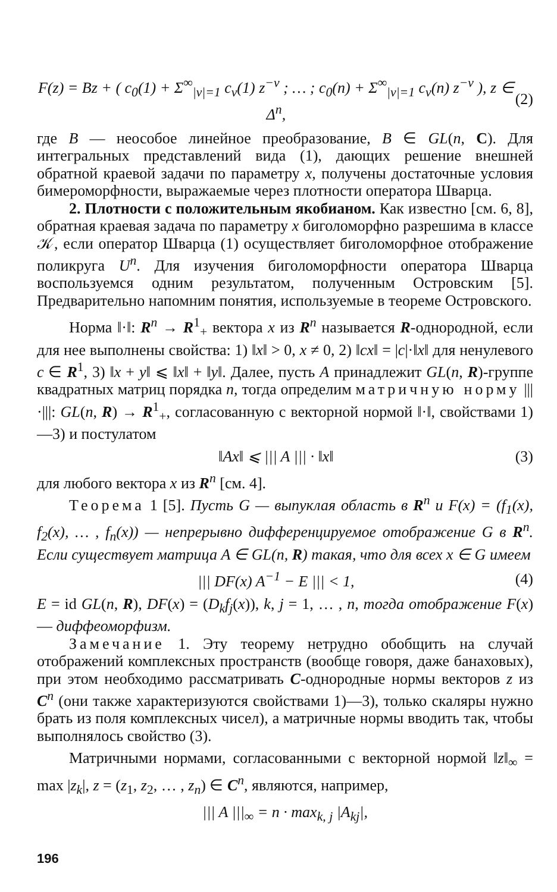F(z) = Bz + ( c<sub>0</sub>(1) + Σ<sup>∞</sup><sub>|ν|=1</sub> c<sub>ν</sub>(1) z<sup>−ν</sup> ; … ; c<sub>0</sub>(n) + Σ<sup>∞</sup><sub>|ν|=1</sub> c<sub>ν</sub>(n) z<sup>−ν</sup> ), z ∈ Δ<sup>n</sup>, (2)
где B — неособое линейное преобразование, B ∈ GL(n, C). Для интегральных представлений вида (1), дающих решение внешней обратной краевой задачи по параметру x, получены достаточные условия бимероморфности, выражаемые через плотности оператора Шварца.
2. Плотности с положительным якобианом. Как известно [см. 6, 8], обратная краевая задача по параметру x биголоморфно разрешима в классе 𝒦, если оператор Шварца (1) осуществляет биголоморфное отображение поликруга U<sup>n</sup>. Для изучения биголоморфности оператора Шварца воспользуемся одним результатом, полученным Островским [5]. Предварительно напомним понятия, используемые в теореме Островского.
Норма ‖·‖: R<sup>n</sup> → R<sup>1</sup><sub>+</sub> вектора x из R<sup>n</sup> называется R-однородной, если для нее выполнены свойства: 1) ‖x‖ > 0, x ≠ 0, 2) ‖cx‖ = |c|·‖x‖ для ненулевого c ∈ R<sup>1</sup>, 3) ‖x + y‖ ⩽ ‖x‖ + ‖y‖. Далее, пусть A принадлежит GL(n, R)-группе квадратных матриц порядка n, тогда определим матричную норму |||·|||: GL(n, R) → R<sup>1</sup><sub>+</sub>, согласованную с векторной нормой ‖·‖, свойствами 1)—3) и постулатом
‖Ax‖ ⩽ ||| A ||| · ‖x‖ (3)
для любого вектора x из R<sup>n</sup> [см. 4].
Теорема 1 [5]. Пусть G — выпуклая область в R<sup>n</sup> и F(x) = (f<sub>1</sub>(x), f<sub>2</sub>(x), … , f<sub>n</sub>(x)) — непрерывно дифференцируемое отображение G в R<sup>n</sup>. Если существует матрица A ∈ GL(n, R) такая, что для всех x ∈ G имеем
||| DF(x) A<sup>−1</sup> − E ||| < 1, (4)
E = id GL(n, R), DF(x) = (D<sub>k</sub>f<sub>j</sub>(x)), k, j = 1, … , n, тогда отображение F(x) — диффеоморфизм.
Замечание 1. Эту теорему нетрудно обобщить на случай отображений комплексных пространств (вообще говоря, даже банаховых), при этом необходимо рассматривать C-однородные нормы векторов z из C<sup>n</sup> (они также характеризуются свойствами 1)—3), только скаляры нужно брать из поля комплексных чисел), а матричные нормы вводить так, чтобы выполнялось свойство (3).
Матричными нормами, согласованными с векторной нормой ‖z‖<sub>∞</sub> = max |z<sub>k</sub>|, z = (z<sub>1</sub>, z<sub>2</sub>, … , z<sub>n</sub>) ∈ C<sup>n</sup>, являются, например,
||| A |||<sub>∞</sub> = n · max<sub>k, j</sub> |A<sub>kj</sub>|,
196